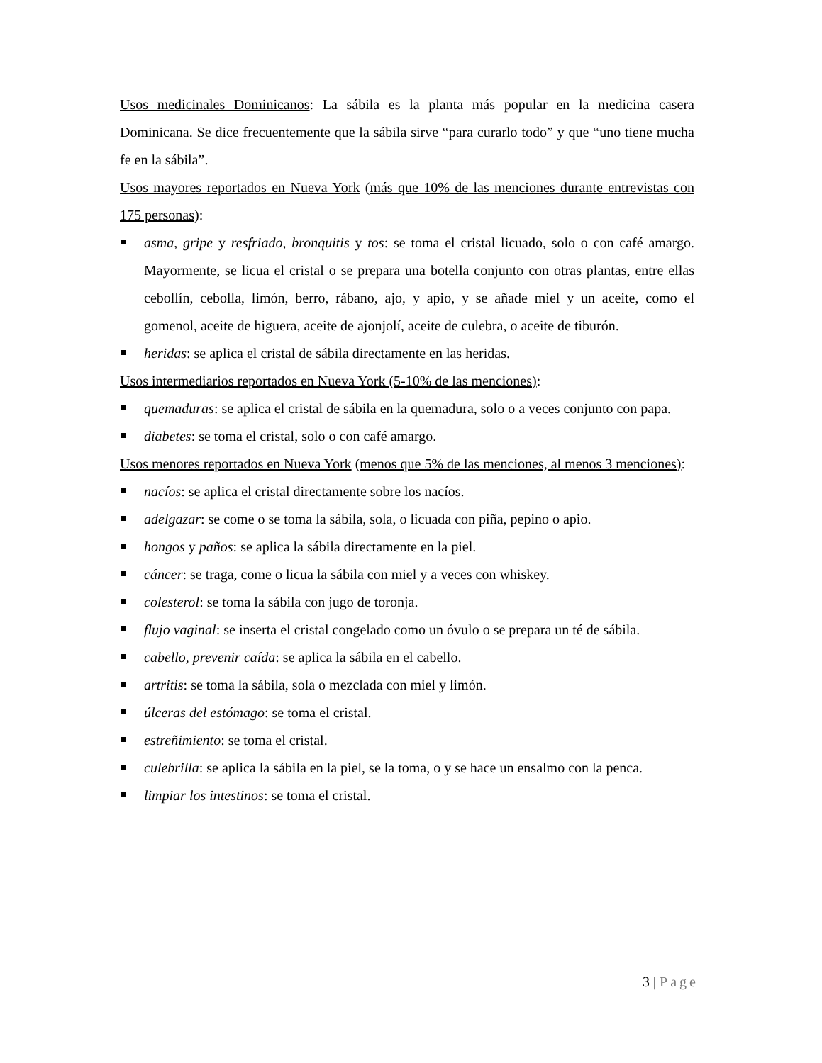Usos medicinales Dominicanos: La sábila es la planta más popular en la medicina casera Dominicana. Se dice frecuentemente que la sábila sirve “para curarlo todo” y que “uno tiene mucha fe en la sábila”.
Usos mayores reportados en Nueva York (más que 10% de las menciones durante entrevistas con 175 personas):
asma, gripe y resfriado, bronquitis y tos: se toma el cristal licuado, solo o con café amargo. Mayormente, se licua el cristal o se prepara una botella conjunto con otras plantas, entre ellas cebollín, cebolla, limón, berro, rábano, ajo, y apio, y se añade miel y un aceite, como el gomenol, aceite de higuera, aceite de ajonjolí, aceite de culebra, o aceite de tiburón.
heridas: se aplica el cristal de sábila directamente en las heridas.
Usos intermediarios reportados en Nueva York (5-10% de las menciones):
quemaduras: se aplica el cristal de sábila en la quemadura, solo o a veces conjunto con papa.
diabetes: se toma el cristal, solo o con café amargo.
Usos menores reportados en Nueva York (menos que 5% de las menciones, al menos 3 menciones):
nacíos: se aplica el cristal directamente sobre los nacíos.
adelgazar: se come o se toma la sábila, sola, o licuada con piña, pepino o apio.
hongos y paños: se aplica la sábila directamente en la piel.
cáncer: se traga, come o licua la sábila con miel y a veces con whiskey.
colesterol: se toma la sábila con jugo de toronja.
flujo vaginal: se inserta el cristal congelado como un óvulo o se prepara un té de sábila.
cabello, prevenir caída: se aplica la sábila en el cabello.
artritis: se toma la sábila, sola o mezclada con miel y limón.
úlceras del estómago: se toma el cristal.
estreñimiento: se toma el cristal.
culebrilla: se aplica la sábila en la piel, se la toma, o y se hace un ensalmo con la penca.
limpiar los intestinos: se toma el cristal.
3 | Page